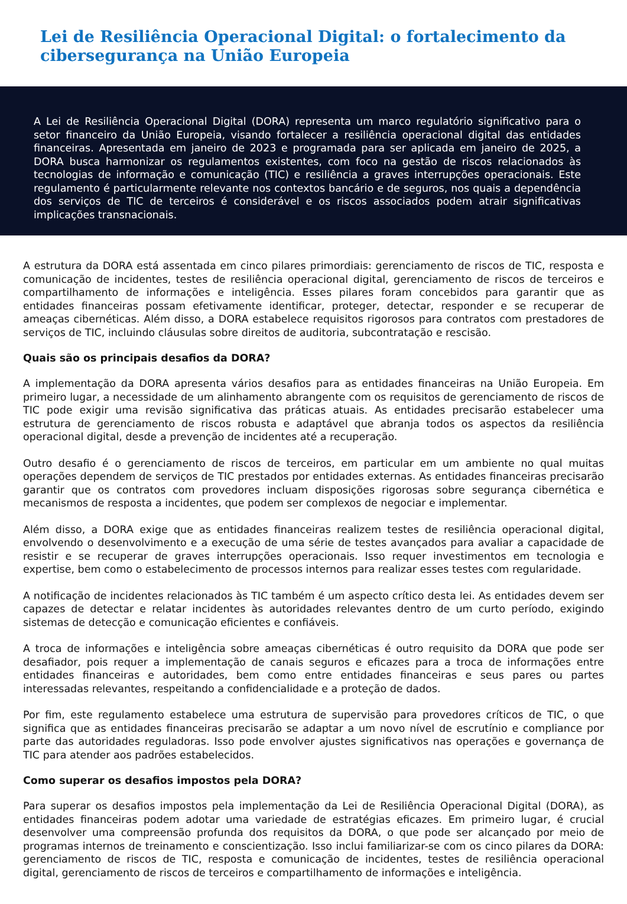Lei de Resiliência Operacional Digital: o fortalecimento da cibersegurança na União Europeia
A Lei de Resiliência Operacional Digital (DORA) representa um marco regulatório significativo para o setor financeiro da União Europeia, visando fortalecer a resiliência operacional digital das entidades financeiras. Apresentada em janeiro de 2023 e programada para ser aplicada em janeiro de 2025, a DORA busca harmonizar os regulamentos existentes, com foco na gestão de riscos relacionados às tecnologias de informação e comunicação (TIC) e resiliência a graves interrupções operacionais. Este regulamento é particularmente relevante nos contextos bancário e de seguros, nos quais a dependência dos serviços de TIC de terceiros é considerável e os riscos associados podem atrair significativas implicações transnacionais.
A estrutura da DORA está assentada em cinco pilares primordiais: gerenciamento de riscos de TIC, resposta e comunicação de incidentes, testes de resiliência operacional digital, gerenciamento de riscos de terceiros e compartilhamento de informações e inteligência. Esses pilares foram concebidos para garantir que as entidades financeiras possam efetivamente identificar, proteger, detectar, responder e se recuperar de ameaças cibernéticas. Além disso, a DORA estabelece requisitos rigorosos para contratos com prestadores de serviços de TIC, incluindo cláusulas sobre direitos de auditoria, subcontratação e rescisão.
Quais são os principais desafios da DORA?
A implementação da DORA apresenta vários desafios para as entidades financeiras na União Europeia. Em primeiro lugar, a necessidade de um alinhamento abrangente com os requisitos de gerenciamento de riscos de TIC pode exigir uma revisão significativa das práticas atuais. As entidades precisarão estabelecer uma estrutura de gerenciamento de riscos robusta e adaptável que abranja todos os aspectos da resiliência operacional digital, desde a prevenção de incidentes até a recuperação.
Outro desafio é o gerenciamento de riscos de terceiros, em particular em um ambiente no qual muitas operações dependem de serviços de TIC prestados por entidades externas. As entidades financeiras precisarão garantir que os contratos com provedores incluam disposições rigorosas sobre segurança cibernética e mecanismos de resposta a incidentes, que podem ser complexos de negociar e implementar.
Além disso, a DORA exige que as entidades financeiras realizem testes de resiliência operacional digital, envolvendo o desenvolvimento e a execução de uma série de testes avançados para avaliar a capacidade de resistir e se recuperar de graves interrupções operacionais. Isso requer investimentos em tecnologia e expertise, bem como o estabelecimento de processos internos para realizar esses testes com regularidade.
A notificação de incidentes relacionados às TIC também é um aspecto crítico desta lei. As entidades devem ser capazes de detectar e relatar incidentes às autoridades relevantes dentro de um curto período, exigindo sistemas de detecção e comunicação eficientes e confiáveis.
A troca de informações e inteligência sobre ameaças cibernéticas é outro requisito da DORA que pode ser desafiador, pois requer a implementação de canais seguros e eficazes para a troca de informações entre entidades financeiras e autoridades, bem como entre entidades financeiras e seus pares ou partes interessadas relevantes, respeitando a confidencialidade e a proteção de dados.
Por fim, este regulamento estabelece uma estrutura de supervisão para provedores críticos de TIC, o que significa que as entidades financeiras precisarão se adaptar a um novo nível de escrutínio e compliance por parte das autoridades reguladoras. Isso pode envolver ajustes significativos nas operações e governança de TIC para atender aos padrões estabelecidos.
Como superar os desafios impostos pela DORA?
Para superar os desafios impostos pela implementação da Lei de Resiliência Operacional Digital (DORA), as entidades financeiras podem adotar uma variedade de estratégias eficazes. Em primeiro lugar, é crucial desenvolver uma compreensão profunda dos requisitos da DORA, o que pode ser alcançado por meio de programas internos de treinamento e conscientização. Isso inclui familiarizar-se com os cinco pilares da DORA: gerenciamento de riscos de TIC, resposta e comunicação de incidentes, testes de resiliência operacional digital, gerenciamento de riscos de terceiros e compartilhamento de informações e inteligência.